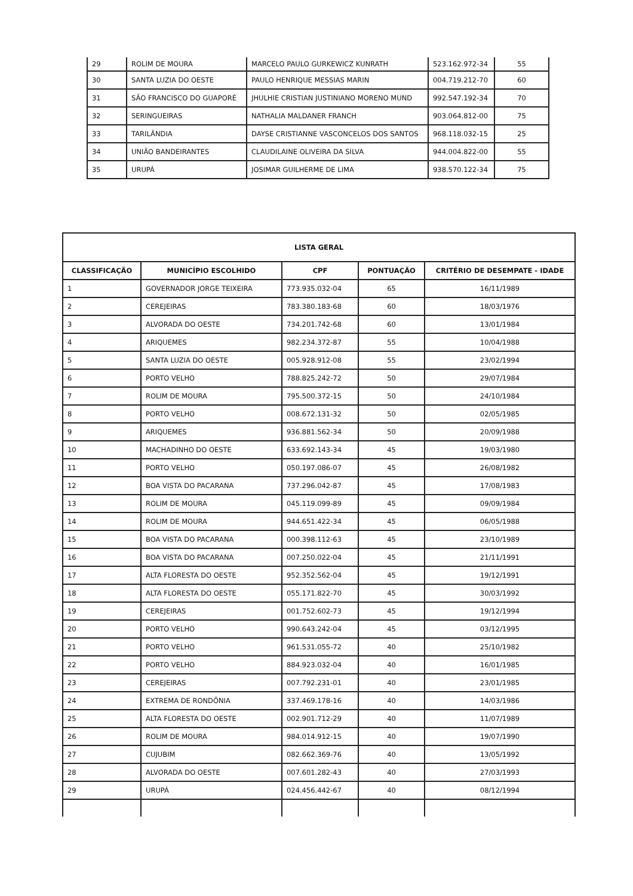| 29 | ROLIM DE MOURA | MARCELO PAULO GURKEWICZ KUNRATH | 523.162.972-34 | 55 |
| 30 | SANTA LUZIA DO OESTE | PAULO HENRIQUE MESSIAS MARIN | 004.719.212-70 | 60 |
| 31 | SÃO FRANCISCO DO GUAPORÉ | JHULHIE CRISTIAN JUSTINIANO MORENO MUND | 992.547.192-34 | 70 |
| 32 | SERINGUEIRAS | NATHALIA MALDANER FRANCH | 903.064.812-00 | 75 |
| 33 | TARILÂNDIA | DAYSE CRISTIANNE VASCONCELOS DOS SANTOS | 968.118.032-15 | 25 |
| 34 | UNIÃO BANDEIRANTES | CLAUDILAINE OLIVEIRA DA SILVA | 944.004.822-00 | 55 |
| 35 | URUPÁ | JOSIMAR GUILHERME DE LIMA | 938.570.122-34 | 75 |
| LISTA GERAL | | | | |
| --- | --- | --- | --- | --- |
| CLASSIFICAÇÃO | MUNICÍPIO ESCOLHIDO | CPF | PONTUAÇÃO | CRITÉRIO DE DESEMPATE - IDADE |
| 1 | GOVERNADOR JORGE TEIXEIRA | 773.935.032-04 | 65 | 16/11/1989 |
| 2 | CEREJEIRAS | 783.380.183-68 | 60 | 18/03/1976 |
| 3 | ALVORADA DO OESTE | 734.201.742-68 | 60 | 13/01/1984 |
| 4 | ARIQUEMES | 982.234.372-87 | 55 | 10/04/1988 |
| 5 | SANTA LUZIA DO OESTE | 005.928.912-08 | 55 | 23/02/1994 |
| 6 | PORTO VELHO | 788.825.242-72 | 50 | 29/07/1984 |
| 7 | ROLIM DE MOURA | 795.500.372-15 | 50 | 24/10/1984 |
| 8 | PORTO VELHO | 008.672.131-32 | 50 | 02/05/1985 |
| 9 | ARIQUEMES | 936.881.562-34 | 50 | 20/09/1988 |
| 10 | MACHADINHO DO OESTE | 633.692.143-34 | 45 | 19/03/1980 |
| 11 | PORTO VELHO | 050.197.086-07 | 45 | 26/08/1982 |
| 12 | BOA VISTA DO PACARANA | 737.296.042-87 | 45 | 17/08/1983 |
| 13 | ROLIM DE MOURA | 045.119.099-89 | 45 | 09/09/1984 |
| 14 | ROLIM DE MOURA | 944.651.422-34 | 45 | 06/05/1988 |
| 15 | BOA VISTA DO PACARANA | 000.398.112-63 | 45 | 23/10/1989 |
| 16 | BOA VISTA DO PACARANA | 007.250.022-04 | 45 | 21/11/1991 |
| 17 | ALTA FLORESTA DO OESTE | 952.352.562-04 | 45 | 19/12/1991 |
| 18 | ALTA FLORESTA DO OESTE | 055.171.822-70 | 45 | 30/03/1992 |
| 19 | CEREJEIRAS | 001.752.602-73 | 45 | 19/12/1994 |
| 20 | PORTO VELHO | 990.643.242-04 | 45 | 03/12/1995 |
| 21 | PORTO VELHO | 961.531.055-72 | 40 | 25/10/1982 |
| 22 | PORTO VELHO | 884.923.032-04 | 40 | 16/01/1985 |
| 23 | CEREJEIRAS | 007.792.231-01 | 40 | 23/01/1985 |
| 24 | EXTREMA DE RONDÔNIA | 337.469.178-16 | 40 | 14/03/1986 |
| 25 | ALTA FLORESTA DO OESTE | 002.901.712-29 | 40 | 11/07/1989 |
| 26 | ROLIM DE MOURA | 984.014.912-15 | 40 | 19/07/1990 |
| 27 | CUJUBIM | 082.662.369-76 | 40 | 13/05/1992 |
| 28 | ALVORADA DO OESTE | 007.601.282-43 | 40 | 27/03/1993 |
| 29 | URUPÁ | 024.456.442-67 | 40 | 08/12/1994 |